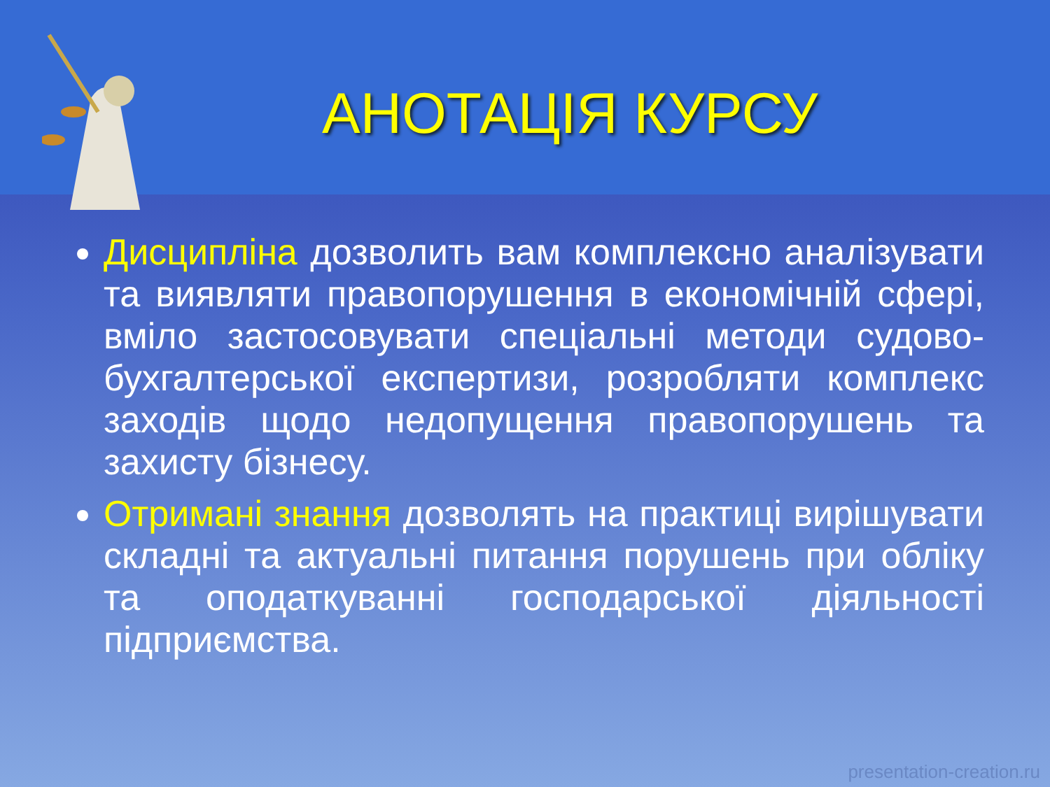АНОТАЦІЯ КУРСУ
Дисципліна дозволить вам комплексно аналізувати та виявляти правопорушення в економічній сфері, вміло застосовувати спеціальні методи судово-бухгалтерської експертизи, розробляти комплекс заходів щодо недопущення правопорушень та захисту бізнесу.
Отримані знання дозволять на практиці вирішувати складні та актуальні питання порушень при обліку та оподаткуванні господарської діяльності підприємства.
presentation-creation.ru